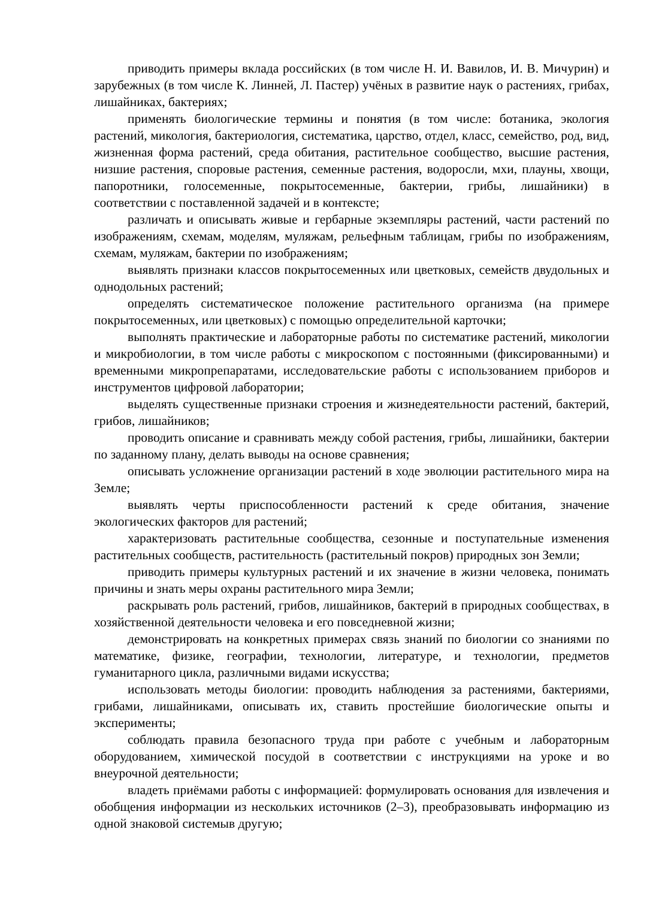приводить примеры вклада российских (в том числе Н. И. Вавилов, И. В. Мичурин) и зарубежных (в том числе К. Линней, Л. Пастер) учёных в развитие наук о растениях, грибах, лишайниках, бактериях;
применять биологические термины и понятия (в том числе: ботаника, экология растений, микология, бактериология, систематика, царство, отдел, класс, семейство, род, вид, жизненная форма растений, среда обитания, растительное сообщество, высшие растения, низшие растения, споровые растения, семенные растения, водоросли, мхи, плауны, хвощи, папоротники, голосеменные, покрытосеменные, бактерии, грибы, лишайники) в соответствии с поставленной задачей и в контексте;
различать и описывать живые и гербарные экземпляры растений, части растений по изображениям, схемам, моделям, муляжам, рельефным таблицам, грибы по изображениям, схемам, муляжам, бактерии по изображениям;
выявлять признаки классов покрытосеменных или цветковых, семейств двудольных и однодольных растений;
определять систематическое положение растительного организма (на примере покрытосеменных, или цветковых) с помощью определительной карточки;
выполнять практические и лабораторные работы по систематике растений, микологии и микробиологии, в том числе работы с микроскопом с постоянными (фиксированными) и временными микропрепаратами, исследовательские работы с использованием приборов и инструментов цифровой лаборатории;
выделять существенные признаки строения и жизнедеятельности растений, бактерий, грибов, лишайников;
проводить описание и сравнивать между собой растения, грибы, лишайники, бактерии по заданному плану, делать выводы на основе сравнения;
описывать усложнение организации растений в ходе эволюции растительного мира на Земле;
выявлять черты приспособленности растений к среде обитания, значение экологических факторов для растений;
характеризовать растительные сообщества, сезонные и поступательные изменения растительных сообществ, растительность (растительный покров) природных зон Земли;
приводить примеры культурных растений и их значение в жизни человека, понимать причины и знать меры охраны растительного мира Земли;
раскрывать роль растений, грибов, лишайников, бактерий в природных сообществах, в хозяйственной деятельности человека и его повседневной жизни;
демонстрировать на конкретных примерах связь знаний по биологии со знаниями по математике, физике, географии, технологии, литературе, и технологии, предметов гуманитарного цикла, различными видами искусства;
использовать методы биологии: проводить наблюдения за растениями, бактериями, грибами, лишайниками, описывать их, ставить простейшие биологические опыты и эксперименты;
соблюдать правила безопасного труда при работе с учебным и лабораторным оборудованием, химической посудой в соответствии с инструкциями на уроке и во внеурочной деятельности;
владеть приёмами работы с информацией: формулировать основания для извлечения и обобщения информации из нескольких источников (2–3), преобразовывать информацию из одной знаковой системыв другую;